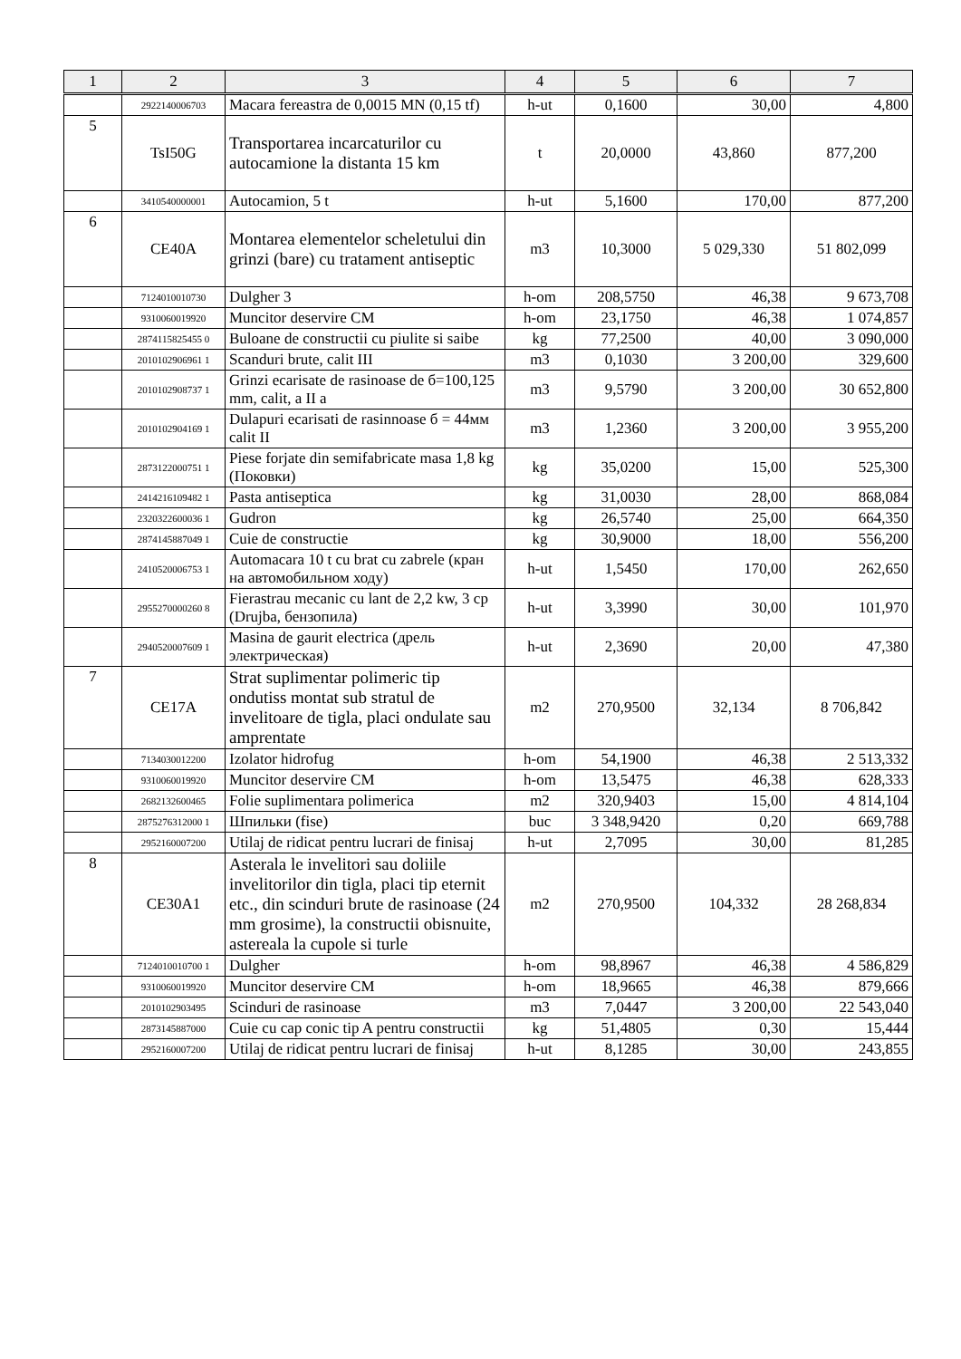| 1 | 2 | 3 | 4 | 5 | 6 | 7 |
| --- | --- | --- | --- | --- | --- | --- |
| | 2922140006703 | Macara fereastra de 0,0015 MN (0,15 tf) | h-ut | 0,1600 | 30,00 | 4,800 |
| 5 | TsI50G | Transportarea incarcaturilor cu autocamione la distanta 15 km | t | 20,0000 | 43,860 | 877,200 |
| | 3410540000001 | Autocamion, 5 t | h-ut | 5,1600 | 170,00 | 877,200 |
| 6 | CE40A | Montarea elementelor scheletului din grinzi (bare) cu tratament antiseptic | m3 | 10,3000 | 5 029,330 | 51 802,099 |
| | 7124010010730 | Dulgher 3 | h-om | 208,5750 | 46,38 | 9 673,708 |
| | 9310060019920 | Muncitor deservire CM | h-om | 23,1750 | 46,38 | 1 074,857 |
| | 2874115825455 0 | Buloane de constructii cu piulite si saibe | kg | 77,2500 | 40,00 | 3 090,000 |
| | 2010102906961 1 | Scanduri brute, calit III | m3 | 0,1030 | 3 200,00 | 329,600 |
| | 2010102908737 1 | Grinzi ecarisate de rasinoase de б=100,125 mm, calit, a II a | m3 | 9,5790 | 3 200,00 | 30 652,800 |
| | 2010102904169 1 | Dulapuri ecarisati de rasinnoase б = 44мм calit II | m3 | 1,2360 | 3 200,00 | 3 955,200 |
| | 2873122000751 1 | Piese forjate din semifabricate masa 1,8 kg (Поковки) | kg | 35,0200 | 15,00 | 525,300 |
| | 2414216109482 1 | Pasta antiseptica | kg | 31,0030 | 28,00 | 868,084 |
| | 2320322600036 1 | Gudron | kg | 26,5740 | 25,00 | 664,350 |
| | 2874145887049 1 | Cuie de constructie | kg | 30,9000 | 18,00 | 556,200 |
| | 2410520006753 1 | Automacara 10 t cu brat cu zabrele (кран на автомобильном ходу) | h-ut | 1,5450 | 170,00 | 262,650 |
| | 2955270000260 8 | Fierastrau mecanic cu lant de 2,2 kw, 3 cp (Drujba, бензопила) | h-ut | 3,3990 | 30,00 | 101,970 |
| | 2940520007609 1 | Masina de gaurit electrica (дрель электрическая) | h-ut | 2,3690 | 20,00 | 47,380 |
| 7 | CE17A | Strat suplimentar polimeric tip ondutiss montat sub stratul de invelitoare de tigla, placi ondulate sau amprentate | m2 | 270,9500 | 32,134 | 8 706,842 |
| | 7134030012200 | Izolator hidrofug | h-om | 54,1900 | 46,38 | 2 513,332 |
| | 9310060019920 | Muncitor deservire CM | h-om | 13,5475 | 46,38 | 628,333 |
| | 2682132600465 | Folie suplimentara polimerica | m2 | 320,9403 | 15,00 | 4 814,104 |
| | 2875276312000 1 | Шпильки (fise) | buc | 3 348,9420 | 0,20 | 669,788 |
| | 2952160007200 | Utilaj de ridicat pentru lucrari de finisaj | h-ut | 2,7095 | 30,00 | 81,285 |
| 8 | CE30A1 | Asterala le invelitori sau doliile invelitorilor din tigla, placi tip eternit etc., din scinduri brute de rasinoase (24 mm grosime), la constructii obisnuite, astereala la cupole si turle | m2 | 270,9500 | 104,332 | 28 268,834 |
| | 7124010010700 1 | Dulgher | h-om | 98,8967 | 46,38 | 4 586,829 |
| | 9310060019920 | Muncitor deservire CM | h-om | 18,9665 | 46,38 | 879,666 |
| | 2010102903495 | Scinduri de rasinoase | m3 | 7,0447 | 3 200,00 | 22 543,040 |
| | 2873145887000 | Cuie cu cap conic tip A pentru constructii | kg | 51,4805 | 0,30 | 15,444 |
| | 2952160007200 | Utilaj de ridicat pentru lucrari de finisaj | h-ut | 8,1285 | 30,00 | 243,855 |